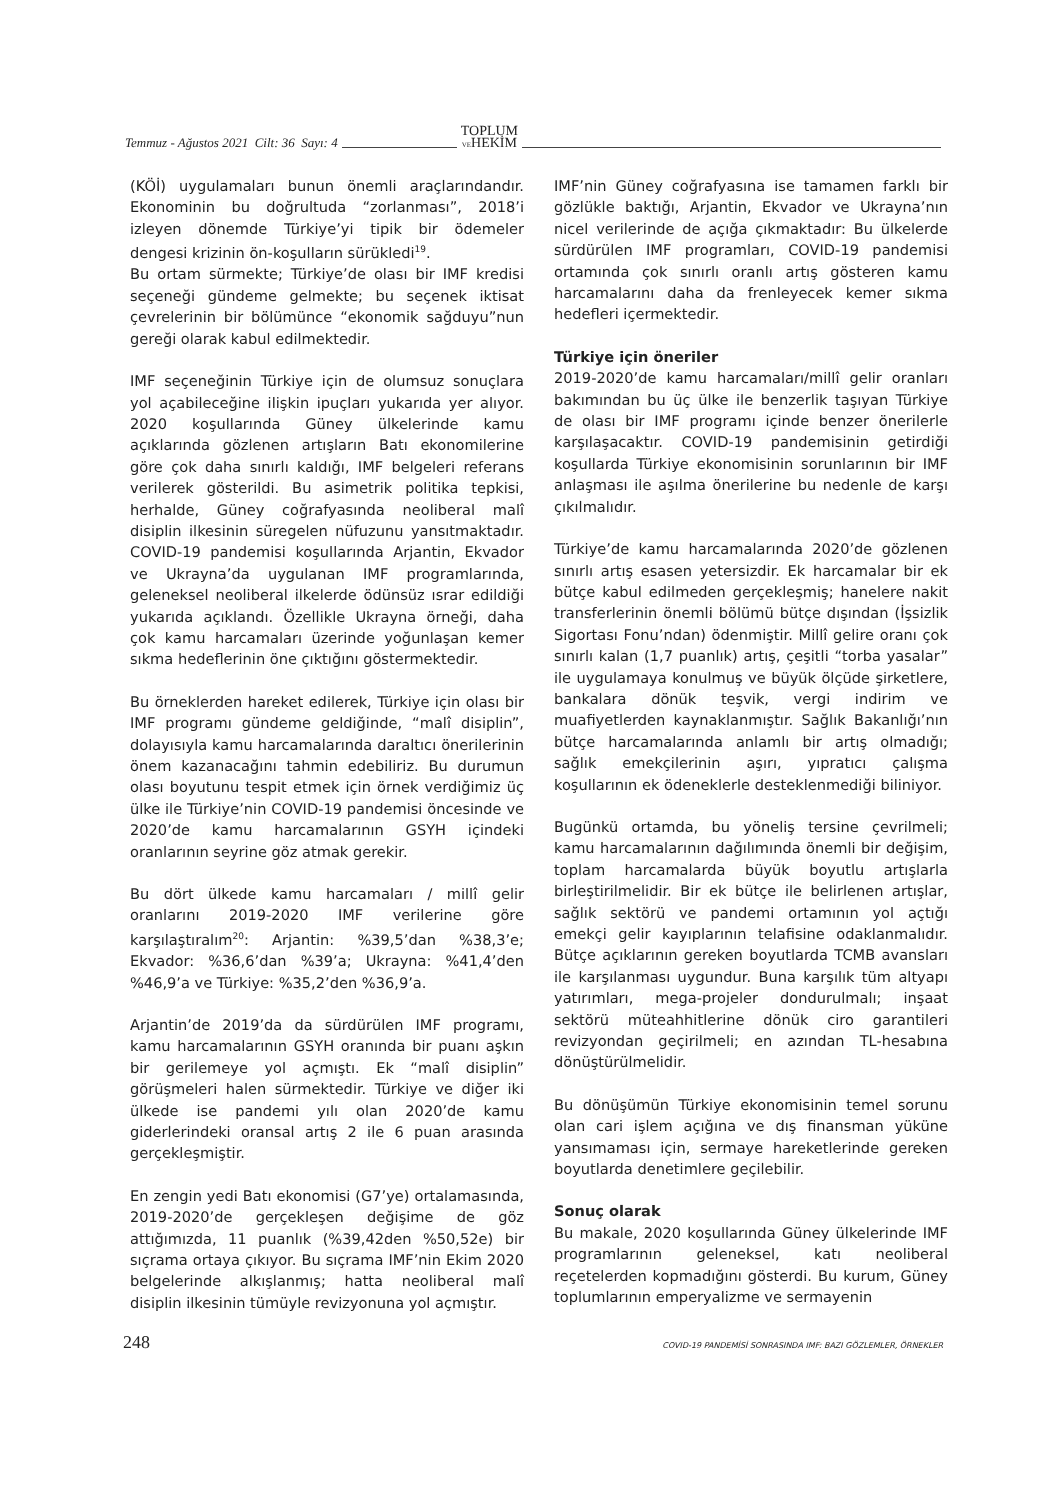Temmuz - Ağustos 2021 Cilt: 36 Sayı: 4 TOPLUM
VEHEKİM
(KÖİ) uygulamaları bunun önemli araçlarındandır. Ekonominin bu doğrultuda “zorlanması”, 2018’i izleyen dönemde Türkiye’yi tipik bir ödemeler dengesi krizinin ön-koşulların sürükledi<sup>19</sup>.
Bu ortam sürmekte; Türkiye’de olası bir IMF kredisi seçeneği gündeme gelmekte; bu seçenek iktisat çevrelerinin bir bölümünce “ekonomik sağduyu”nun gereği olarak kabul edilmektedir.
IMF seçeneğinin Türkiye için de olumsuz sonuçlara yol açabileceğine ilişkin ipuçları yukarıda yer alıyor. 2020 koşullarında Güney ülkelerinde kamu açıklarında gözlenen artışların Batı ekonomilerine göre çok daha sınırlı kaldığı, IMF belgeleri referans verilerek gösterildi. Bu asimetrik politika tepkisi, herhalde, Güney coğrafyasında neoliberal malî disiplin ilkesinin süregelen nüfuzunu yansıtmaktadır. COVID-19 pandemisi koşullarında Arjantin, Ekvador ve Ukrayna’da uygulanan IMF programlarında, geleneksel neoliberal ilkelerde ödünsüz ısrar edildiği yukarıda açıklandı. Özellikle Ukrayna örneği, daha çok kamu harcamaları üzerinde yoğunlaşan kemer sıkma hedeflerinin öne çıktığını göstermektedir.
Bu örneklerden hareket edilerek, Türkiye için olası bir IMF programı gündeme geldiğinde, “malî disiplin”, dolayısıyla kamu harcamalarında daraltıcı önerilerinin önem kazanacağını tahmin edebiliriz. Bu durumun olası boyutunu tespit etmek için örnek verdiğimiz üç ülke ile Türkiye’nin COVID-19 pandemisi öncesinde ve 2020’de kamu harcamalarının GSYH içindeki oranlarının seyrine göz atmak gerekir.
Bu dört ülkede kamu harcamaları / millî gelir oranlarını 2019-2020 IMF verilerine göre karşılaştıralım<sup>20</sup>: Arjantin: %39,5’dan %38,3’e; Ekvador: %36,6’dan %39’a; Ukrayna: %41,4’den %46,9’a ve Türkiye: %35,2’den %36,9’a.
Arjantin’de 2019’da da sürdürülen IMF programı, kamu harcamalarının GSYH oranında bir puanı aşkın bir gerilemeye yol açmıştı. Ek “malî disiplin” görüşmeleri halen sürmektedir. Türkiye ve diğer iki ülkede ise pandemi yılı olan 2020’de kamu giderlerindeki oransal artış 2 ile 6 puan arasında gerçekleşmiştir.
En zengin yedi Batı ekonomisi (G7’ye) ortalamasında, 2019-2020’de gerçekleşen değişime de göz attığımızda, 11 puanlık (%39,42den %50,52e) bir sıçrama ortaya çıkıyor. Bu sıçrama IMF’nin Ekim 2020 belgelerinde alkışlanmış; hatta neoliberal malî disiplin ilkesinin tümüyle revizyonuna yol açmıştır.
IMF’nin Güney coğrafyasına ise tamamen farklı bir gözlükle baktığı, Arjantin, Ekvador ve Ukrayna’nın nicel verilerinde de açığa çıkmaktadır: Bu ülkelerde sürdürülen IMF programları, COVID-19 pandemisi ortamında çok sınırlı oranlı artış gösteren kamu harcamalarını daha da frenleyecek kemer sıkma hedefleri içermektedir.
Türkiye için öneriler
2019-2020’de kamu harcamaları/millî gelir oranları bakımından bu üç ülke ile benzerlik taşıyan Türkiye de olası bir IMF programı içinde benzer önerilerle karşılaşacaktır. COVID-19 pandemisinin getirdiği koşullarda Türkiye ekonomisinin sorunlarının bir IMF anlaşması ile aşılma önerilerine bu nedenle de karşı çıkılmalıdır.
Türkiye’de kamu harcamalarında 2020’de gözlenen sınırlı artış esasen yetersizdir. Ek harcamalar bir ek bütçe kabul edilmeden gerçekleşmiş; hanelere nakit transferlerinin önemli bölümü bütçe dışından (İşsizlik Sigortası Fonu’ndan) ödenmiştir. Millî gelire oranı çok sınırlı kalan (1,7 puanlık) artış, çeşitli “torba yasalar” ile uygulamaya konulmuş ve büyük ölçüde şirketlere, bankalara dönük teşvik, vergi indirim ve muafiyetlerden kaynaklanmıştır. Sağlık Bakanlığı’nın bütçe harcamalarında anlamlı bir artış olmadığı; sağlık emekçilerinin aşırı, yıpratıcı çalışma koşullarının ek ödeneklerle desteklenmediği biliniyor.
Bugünkü ortamda, bu yöneliş tersine çevrilmeli; kamu harcamalarının dağılımında önemli bir değişim, toplam harcamalarda büyük boyutlu artışlarla birleştirilmelidir. Bir ek bütçe ile belirlenen artışlar, sağlık sektörü ve pandemi ortamının yol açtığı emekçi gelir kayıplarının telafisine odaklanmalıdır. Bütçe açıklarının gereken boyutlarda TCMB avansları ile karşılanması uygundur. Buna karşılık tüm altyapı yatırımları, mega-projeler dondurulmalı; inşaat sektörü müteahhitlerine dönük ciro garantileri revizyondan geçirilmeli; en azından TL-hesabına dönüştürülmelidir.
Bu dönüşümün Türkiye ekonomisinin temel sorunu olan cari işlem açığına ve dış finansman yüküne yansımaması için, sermaye hareketlerinde gereken boyutlarda denetimlere geçilebilir.
Sonuç olarak
Bu makale, 2020 koşullarında Güney ülkelerinde IMF programlarının geleneksel, katı neoliberal reçetelerden kopmadığını gösterdi. Bu kurum, Güney toplumlarının emperyalizme ve sermayenin
248 COVID-19 PANDEMİSİ SONRASINDA IMF: BAZI GÖZLEMLER, ÖRNEKLER